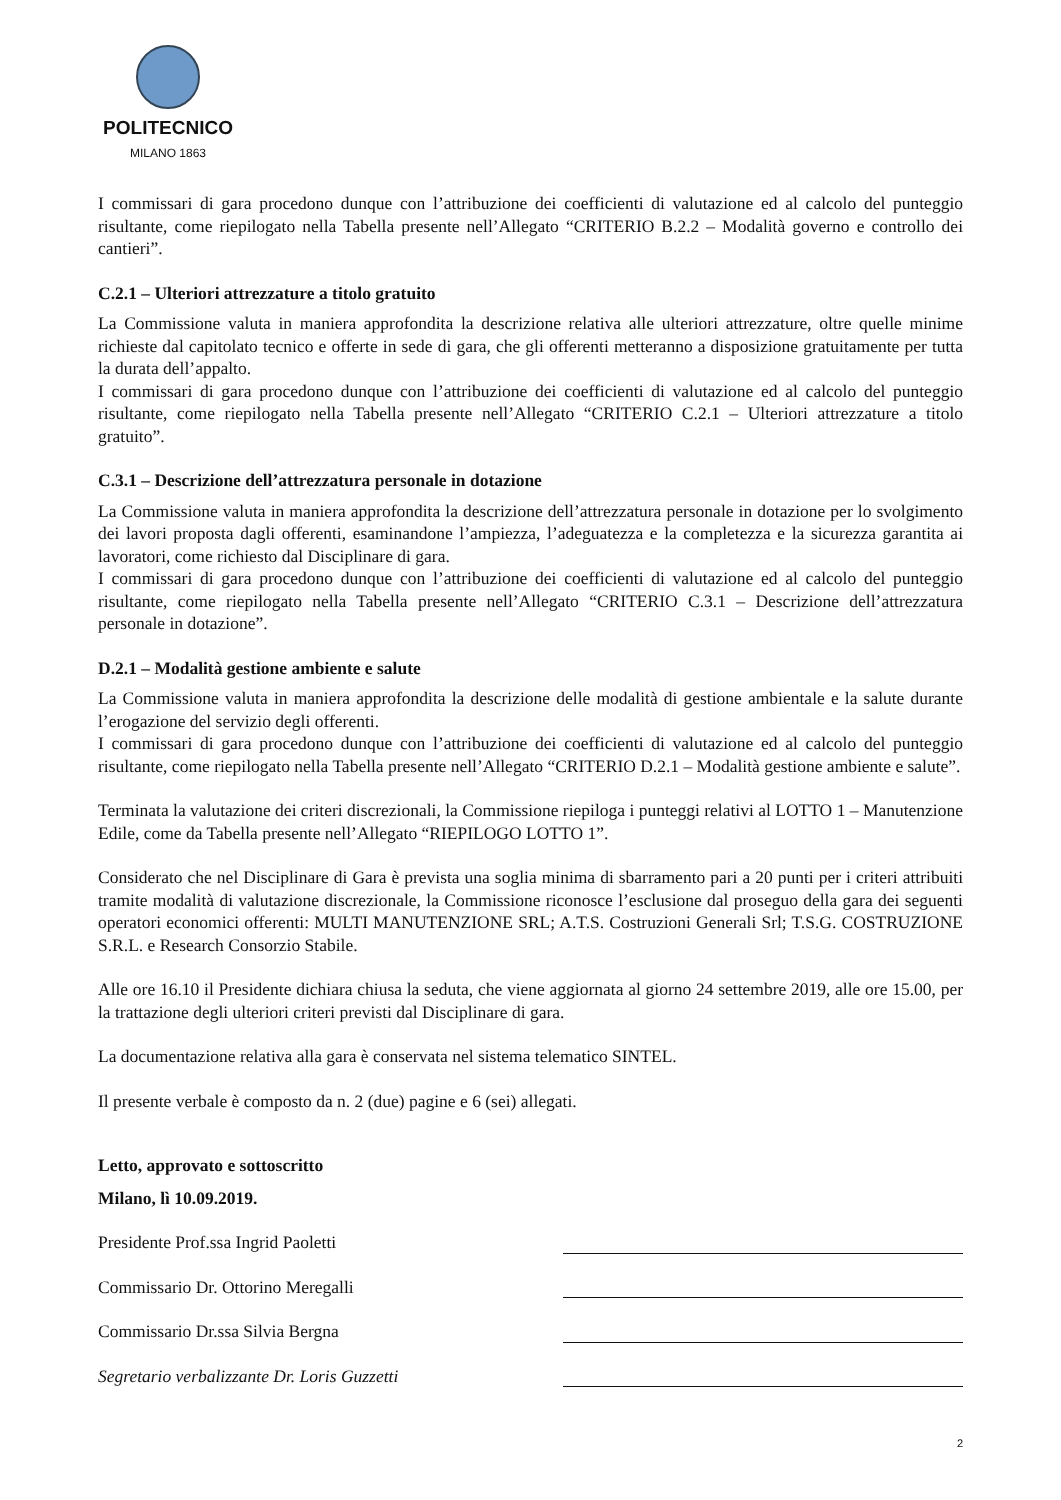POLITECNICO
MILANO 1863
I commissari di gara procedono dunque con l’attribuzione dei coefficienti di valutazione ed al calcolo del punteggio risultante, come riepilogato nella Tabella presente nell’Allegato “CRITERIO B.2.2 – Modalità governo e controllo dei cantieri”.
C.2.1 – Ulteriori attrezzature a titolo gratuito
La Commissione valuta in maniera approfondita la descrizione relativa alle ulteriori attrezzature, oltre quelle minime richieste dal capitolato tecnico e offerte in sede di gara, che gli offerenti metteranno a disposizione gratuitamente per tutta la durata dell’appalto.
I commissari di gara procedono dunque con l’attribuzione dei coefficienti di valutazione ed al calcolo del punteggio risultante, come riepilogato nella Tabella presente nell’Allegato “CRITERIO C.2.1 – Ulteriori attrezzature a titolo gratuito”.
C.3.1 – Descrizione dell’attrezzatura personale in dotazione
La Commissione valuta in maniera approfondita la descrizione dell’attrezzatura personale in dotazione per lo svolgimento dei lavori proposta dagli offerenti, esaminandone l’ampiezza, l’adeguatezza e la completezza e la sicurezza garantita ai lavoratori, come richiesto dal Disciplinare di gara.
I commissari di gara procedono dunque con l’attribuzione dei coefficienti di valutazione ed al calcolo del punteggio risultante, come riepilogato nella Tabella presente nell’Allegato “CRITERIO C.3.1 – Descrizione dell’attrezzatura personale in dotazione”.
D.2.1 – Modalità gestione ambiente e salute
La Commissione valuta in maniera approfondita la descrizione delle modalità di gestione ambientale e la salute durante l’erogazione del servizio degli offerenti.
I commissari di gara procedono dunque con l’attribuzione dei coefficienti di valutazione ed al calcolo del punteggio risultante, come riepilogato nella Tabella presente nell’Allegato “CRITERIO D.2.1 – Modalità gestione ambiente e salute”.
Terminata la valutazione dei criteri discrezionali, la Commissione riepiloga i punteggi relativi al LOTTO 1 – Manutenzione Edile, come da Tabella presente nell’Allegato “RIEPILOGO LOTTO 1”.
Considerato che nel Disciplinare di Gara è prevista una soglia minima di sbarramento pari a 20 punti per i criteri attribuiti tramite modalità di valutazione discrezionale, la Commissione riconosce l’esclusione dal proseguo della gara dei seguenti operatori economici offerenti: MULTI MANUTENZIONE SRL; A.T.S. Costruzioni Generali Srl; T.S.G. COSTRUZIONE S.R.L. e Research Consorzio Stabile.
Alle ore 16.10 il Presidente dichiara chiusa la seduta, che viene aggiornata al giorno 24 settembre 2019, alle ore 15.00, per la trattazione degli ulteriori criteri previsti dal Disciplinare di gara.
La documentazione relativa alla gara è conservata nel sistema telematico SINTEL.
Il presente verbale è composto da n. 2 (due) pagine e 6 (sei) allegati.
Letto, approvato e sottoscritto
Milano, lì 10.09.2019.
Presidente Prof.ssa Ingrid Paoletti
Commissario Dr. Ottorino Meregalli
Commissario Dr.ssa Silvia Bergna
Segretario verbalizzante Dr. Loris Guzzetti
2